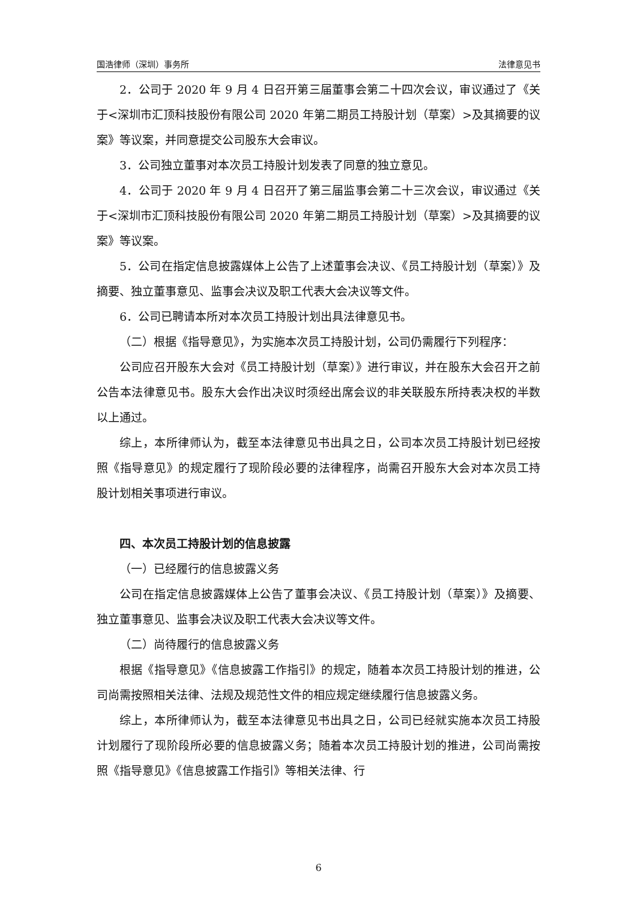国浩律师（深圳）事务所 法律意见书
2．公司于 2020 年 9 月 4 日召开第三届董事会第二十四次会议，审议通过了《关于<深圳市汇顶科技股份有限公司 2020 年第二期员工持股计划（草案）>及其摘要的议案》等议案，并同意提交公司股东大会审议。
3．公司独立董事对本次员工持股计划发表了同意的独立意见。
4．公司于 2020 年 9 月 4 日召开了第三届监事会第二十三次会议，审议通过《关于<深圳市汇顶科技股份有限公司 2020 年第二期员工持股计划（草案）>及其摘要的议案》等议案。
5．公司在指定信息披露媒体上公告了上述董事会决议、《员工持股计划（草案）》及摘要、独立董事意见、监事会决议及职工代表大会决议等文件。
6．公司已聘请本所对本次员工持股计划出具法律意见书。
（二）根据《指导意见》，为实施本次员工持股计划，公司仍需履行下列程序：
公司应召开股东大会对《员工持股计划（草案）》进行审议，并在股东大会召开之前公告本法律意见书。股东大会作出决议时须经出席会议的非关联股东所持表决权的半数以上通过。
综上，本所律师认为，截至本法律意见书出具之日，公司本次员工持股计划已经按照《指导意见》的规定履行了现阶段必要的法律程序，尚需召开股东大会对本次员工持股计划相关事项进行审议。
四、本次员工持股计划的信息披露
（一）已经履行的信息披露义务
公司在指定信息披露媒体上公告了董事会决议、《员工持股计划（草案）》及摘要、独立董事意见、监事会决议及职工代表大会决议等文件。
（二）尚待履行的信息披露义务
根据《指导意见》《信息披露工作指引》的规定，随着本次员工持股计划的推进，公司尚需按照相关法律、法规及规范性文件的相应规定继续履行信息披露义务。
综上，本所律师认为，截至本法律意见书出具之日，公司已经就实施本次员工持股计划履行了现阶段所必要的信息披露义务；随着本次员工持股计划的推进，公司尚需按照《指导意见》《信息披露工作指引》等相关法律、行
6